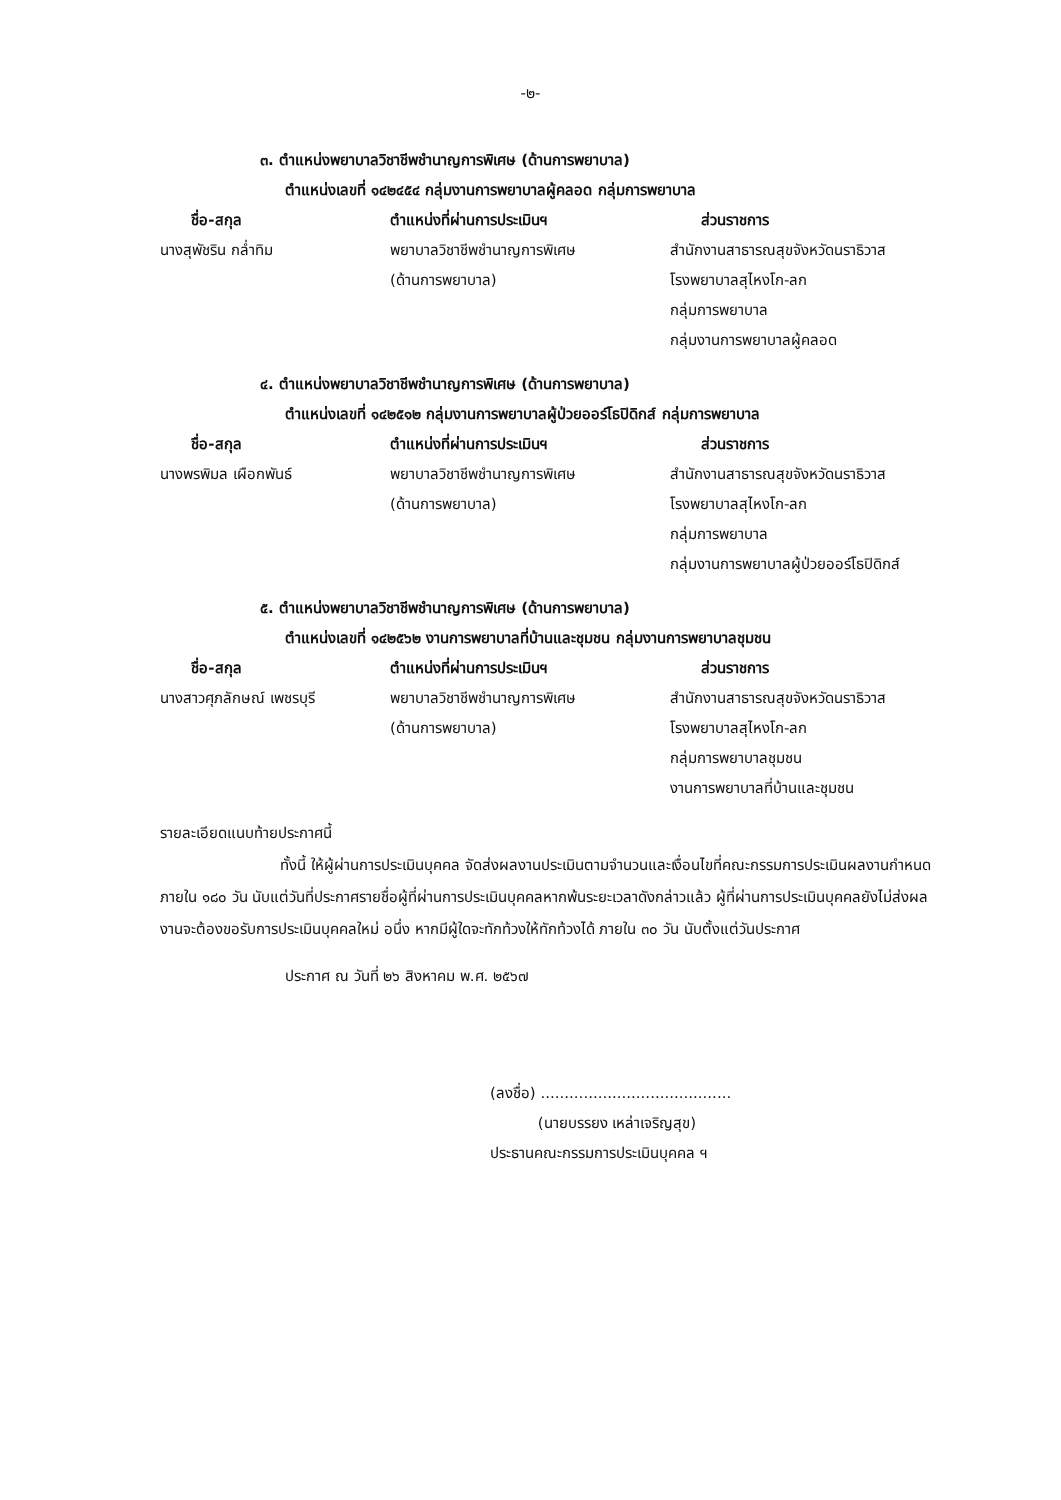-๒-
๓. ตำแหน่งพยาบาลวิชาชีพชำนาญการพิเศษ (ด้านการพยาบาล)
ตำแหน่งเลขที่ ๑๔๒๔๕๔ กลุ่มงานการพยาบาลผู้คลอด กลุ่มการพยาบาล
| ชื่อ-สกุล | ตำแหน่งที่ผ่านการประเมินฯ | ส่วนราชการ |
| --- | --- | --- |
| นางสุพัชริน กล่ำทิม | พยาบาลวิชาชีพชำนาญการพิเศษ (ด้านการพยาบาล) | สำนักงานสาธารณสุขจังหวัดนราธิวาส โรงพยาบาลสุไหงโก-ลก กลุ่มการพยาบาล กลุ่มงานการพยาบาลผู้คลอด |
๔. ตำแหน่งพยาบาลวิชาชีพชำนาญการพิเศษ (ด้านการพยาบาล)
ตำแหน่งเลขที่ ๑๔๒๕๑๒ กลุ่มงานการพยาบาลผู้ป่วยออร์โธปิดิกส์ กลุ่มการพยาบาล
| ชื่อ-สกุล | ตำแหน่งที่ผ่านการประเมินฯ | ส่วนราชการ |
| --- | --- | --- |
| นางพรพิมล เผือกพันธ์ | พยาบาลวิชาชีพชำนาญการพิเศษ (ด้านการพยาบาล) | สำนักงานสาธารณสุขจังหวัดนราธิวาส โรงพยาบาลสุไหงโก-ลก กลุ่มการพยาบาล กลุ่มงานการพยาบาลผู้ป่วยออร์โธปิดิกส์ |
๕. ตำแหน่งพยาบาลวิชาชีพชำนาญการพิเศษ (ด้านการพยาบาล)
ตำแหน่งเลขที่ ๑๔๒๕๖๒ งานการพยาบาลที่บ้านและชุมชน กลุ่มงานการพยาบาลชุมชน
| ชื่อ-สกุล | ตำแหน่งที่ผ่านการประเมินฯ | ส่วนราชการ |
| --- | --- | --- |
| นางสาวศุภลักษณ์ เพชรบุรี | พยาบาลวิชาชีพชำนาญการพิเศษ (ด้านการพยาบาล) | สำนักงานสาธารณสุขจังหวัดนราธิวาส โรงพยาบาลสุไหงโก-ลก กลุ่มการพยาบาลชุมชน งานการพยาบาลที่บ้านและชุมชน |
รายละเอียดแนบท้ายประกาศนี้
ทั้งนี้ ให้ผู้ผ่านการประเมินบุคคล จัดส่งผลงานประเมินตามจำนวนและเงื่อนไขที่คณะกรรมการประเมินผลงานกำหนด ภายใน ๑๘๐ วัน นับแต่วันที่ประกาศรายชื่อผู้ที่ผ่านการประเมินบุคคลหากพ้นระยะเวลาดังกล่าวแล้ว ผู้ที่ผ่านการประเมินบุคคลยังไม่ส่งผลงานจะต้องขอรับการประเมินบุคคลใหม่ อนึ่ง หากมีผู้ใดจะทักท้วงให้ทักท้วงได้ ภายใน ๓๐ วัน นับตั้งแต่วันประกาศ
ประกาศ ณ วันที่ ๒๖ สิงหาคม พ.ศ. ๒๕๖๗
(ลงชื่อ) ........................................
(นายบรรยง เหล่าเจริญสุข)
ประธานคณะกรรมการประเมินบุคคล ฯ